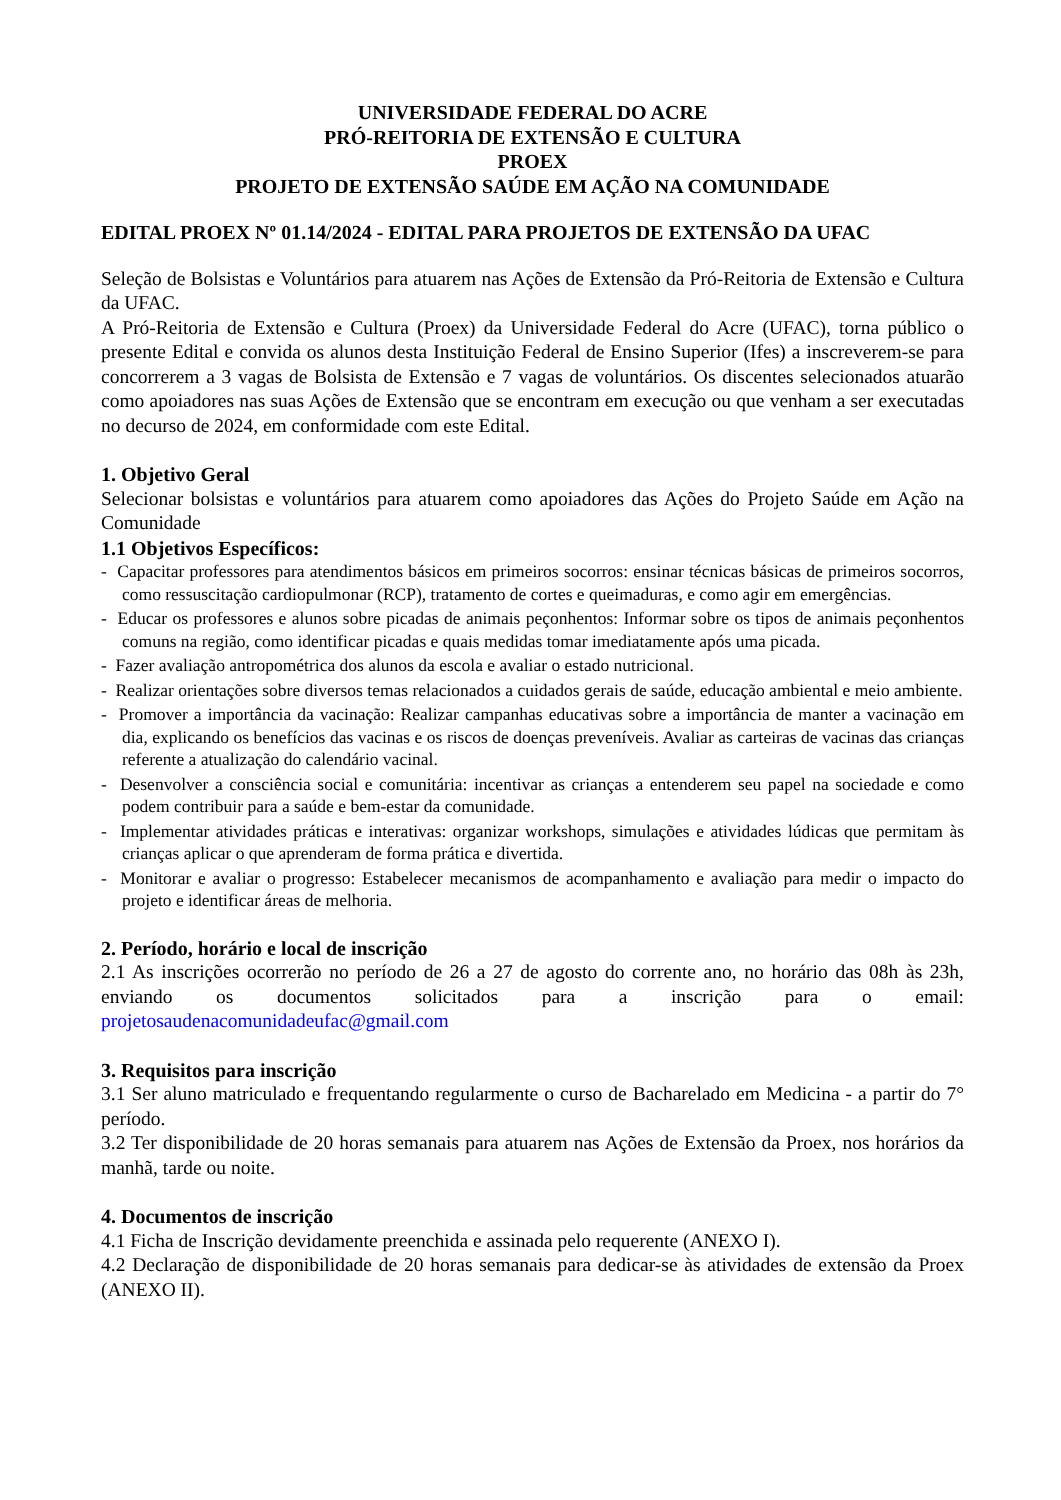UNIVERSIDADE FEDERAL DO ACRE
PRÓ-REITORIA DE EXTENSÃO E CULTURA
PROEX
PROJETO DE EXTENSÃO SAÚDE EM AÇÃO NA COMUNIDADE
EDITAL PROEX Nº 01.14/2024 - EDITAL PARA PROJETOS DE EXTENSÃO DA UFAC
Seleção de Bolsistas e Voluntários para atuarem nas Ações de Extensão da Pró-Reitoria de Extensão e Cultura da UFAC.
A Pró-Reitoria de Extensão e Cultura (Proex) da Universidade Federal do Acre (UFAC), torna público o presente Edital e convida os alunos desta Instituição Federal de Ensino Superior (Ifes) a inscreverem-se para concorrerem a 3 vagas de Bolsista de Extensão e 7 vagas de voluntários. Os discentes selecionados atuarão como apoiadores nas suas Ações de Extensão que se encontram em execução ou que venham a ser executadas no decurso de 2024, em conformidade com este Edital.
1. Objetivo Geral
Selecionar bolsistas e voluntários para atuarem como apoiadores das Ações do Projeto Saúde em Ação na Comunidade
1.1 Objetivos Específicos:
- Capacitar professores para atendimentos básicos em primeiros socorros: ensinar técnicas básicas de primeiros socorros, como ressuscitação cardiopulmonar (RCP), tratamento de cortes e queimaduras, e como agir em emergências.
- Educar os professores e alunos sobre picadas de animais peçonhentos: Informar sobre os tipos de animais peçonhentos comuns na região, como identificar picadas e quais medidas tomar imediatamente após uma picada.
- Fazer avaliação antropométrica dos alunos da escola e avaliar o estado nutricional.
- Realizar orientações sobre diversos temas relacionados a cuidados gerais de saúde, educação ambiental e meio ambiente.
- Promover a importância da vacinação: Realizar campanhas educativas sobre a importância de manter a vacinação em dia, explicando os benefícios das vacinas e os riscos de doenças preveníveis. Avaliar as carteiras de vacinas das crianças referente a atualização do calendário vacinal.
- Desenvolver a consciência social e comunitária: incentivar as crianças a entenderem seu papel na sociedade e como podem contribuir para a saúde e bem-estar da comunidade.
- Implementar atividades práticas e interativas: organizar workshops, simulações e atividades lúdicas que permitam às crianças aplicar o que aprenderam de forma prática e divertida.
- Monitorar e avaliar o progresso: Estabelecer mecanismos de acompanhamento e avaliação para medir o impacto do projeto e identificar áreas de melhoria.
2. Período, horário e local de inscrição
2.1 As inscrições ocorrerão no período de 26 a 27 de agosto do corrente ano, no horário das 08h às 23h, enviando os documentos solicitados para a inscrição para o email:
projetosaudenacomunidadeufac@gmail.com
3. Requisitos para inscrição
3.1 Ser aluno matriculado e frequentando regularmente o curso de Bacharelado em Medicina - a partir do 7° período.
3.2 Ter disponibilidade de 20 horas semanais para atuarem nas Ações de Extensão da Proex, nos horários da manhã, tarde ou noite.
4. Documentos de inscrição
4.1 Ficha de Inscrição devidamente preenchida e assinada pelo requerente (ANEXO I).
4.2 Declaração de disponibilidade de 20 horas semanais para dedicar-se às atividades de extensão da Proex (ANEXO II).